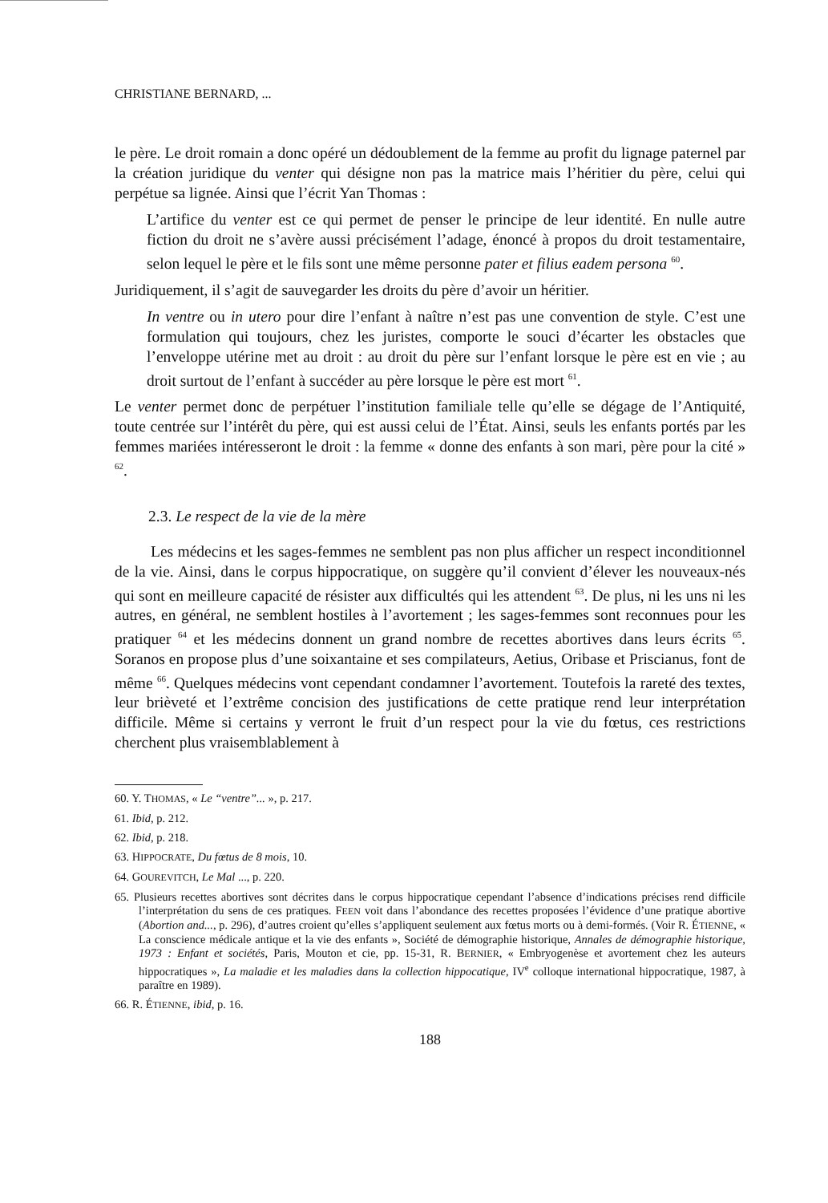CHRISTIANE BERNARD, ...
le père. Le droit romain a donc opéré un dédoublement de la femme au profit du lignage paternel par la création juridique du venter qui désigne non pas la matrice mais l’héritier du père, celui qui perpétue sa lignée. Ainsi que l’écrit Yan Thomas :
L’artifice du venter est ce qui permet de penser le principe de leur identité. En nulle autre fiction du droit ne s’avère aussi précisément l’adage, énoncé à propos du droit testamentaire, selon lequel le père et le fils sont une même personne pater et filius eadem persona <sup>60</sup>.
Juridiquement, il s’agit de sauvegarder les droits du père d’avoir un héritier.
In ventre ou in utero pour dire l’enfant à naître n’est pas une convention de style. C’est une formulation qui toujours, chez les juristes, comporte le souci d’écarter les obstacles que l’enveloppe utérine met au droit : au droit du père sur l’enfant lorsque le père est en vie ; au droit surtout de l’enfant à succéder au père lorsque le père est mort <sup>61</sup>.
Le venter permet donc de perpétuer l’institution familiale telle qu’elle se dégage de l’Antiquité, toute centrée sur l’intérêt du père, qui est aussi celui de l’État. Ainsi, seuls les enfants portés par les femmes mariées intéresseront le droit : la femme « donne des enfants à son mari, père pour la cité » <sup>62</sup>.
2.3. Le respect de la vie de la mère
Les médecins et les sages-femmes ne semblent pas non plus afficher un respect inconditionnel de la vie. Ainsi, dans le corpus hippocratique, on suggère qu’il convient d’élever les nouveaux-nés qui sont en meilleure capacité de résister aux difficultés qui les attendent <sup>63</sup>. De plus, ni les uns ni les autres, en général, ne semblent hostiles à l’avortement ; les sages-femmes sont reconnues pour les pratiquer <sup>64</sup> et les médecins donnent un grand nombre de recettes abortives dans leurs écrits <sup>65</sup>. Soranos en propose plus d’une soixantaine et ses compilateurs, Aetius, Oribase et Priscianus, font de même <sup>66</sup>. Quelques médecins vont cependant condamner l’avortement. Toutefois la rareté des textes, leur brièveté et l’extrême concision des justifications de cette pratique rend leur interprétation difficile. Même si certains y verront le fruit d’un respect pour la vie du fœtus, ces restrictions cherchent plus vraisemblablement à
60. Y. THOMAS, « Le “ventre”... », p. 217.
61. Ibid, p. 212.
62. Ibid, p. 218.
63. HIPPOCRATE, Du fœtus de 8 mois, 10.
64. GOUREVITCH, Le Mal ..., p. 220.
65. Plusieurs recettes abortives sont décrites dans le corpus hippocratique cependant l’absence d’indications précises rend difficile l’interprétation du sens de ces pratiques. FEEN voit dans l’abondance des recettes proposées l’évidence d’une pratique abortive (Abortion and..., p. 296), d’autres croient qu’elles s’appliquent seulement aux fœtus morts ou à demi-formés. (Voir R. ÉTIENNE, « La conscience médicale antique et la vie des enfants », Société de démographie historique, Annales de démographie historique, 1973 : Enfant et sociétés, Paris, Mouton et cie, pp. 15-31, R. BERNIER, « Embryogenèse et avortement chez les auteurs hippocratiques », La maladie et les maladies dans la collection hippocatique, IV<sup>e</sup> colloque international hippocratique, 1987, à paraître en 1989).
66. R. ÉTIENNE, ibid, p. 16.
188